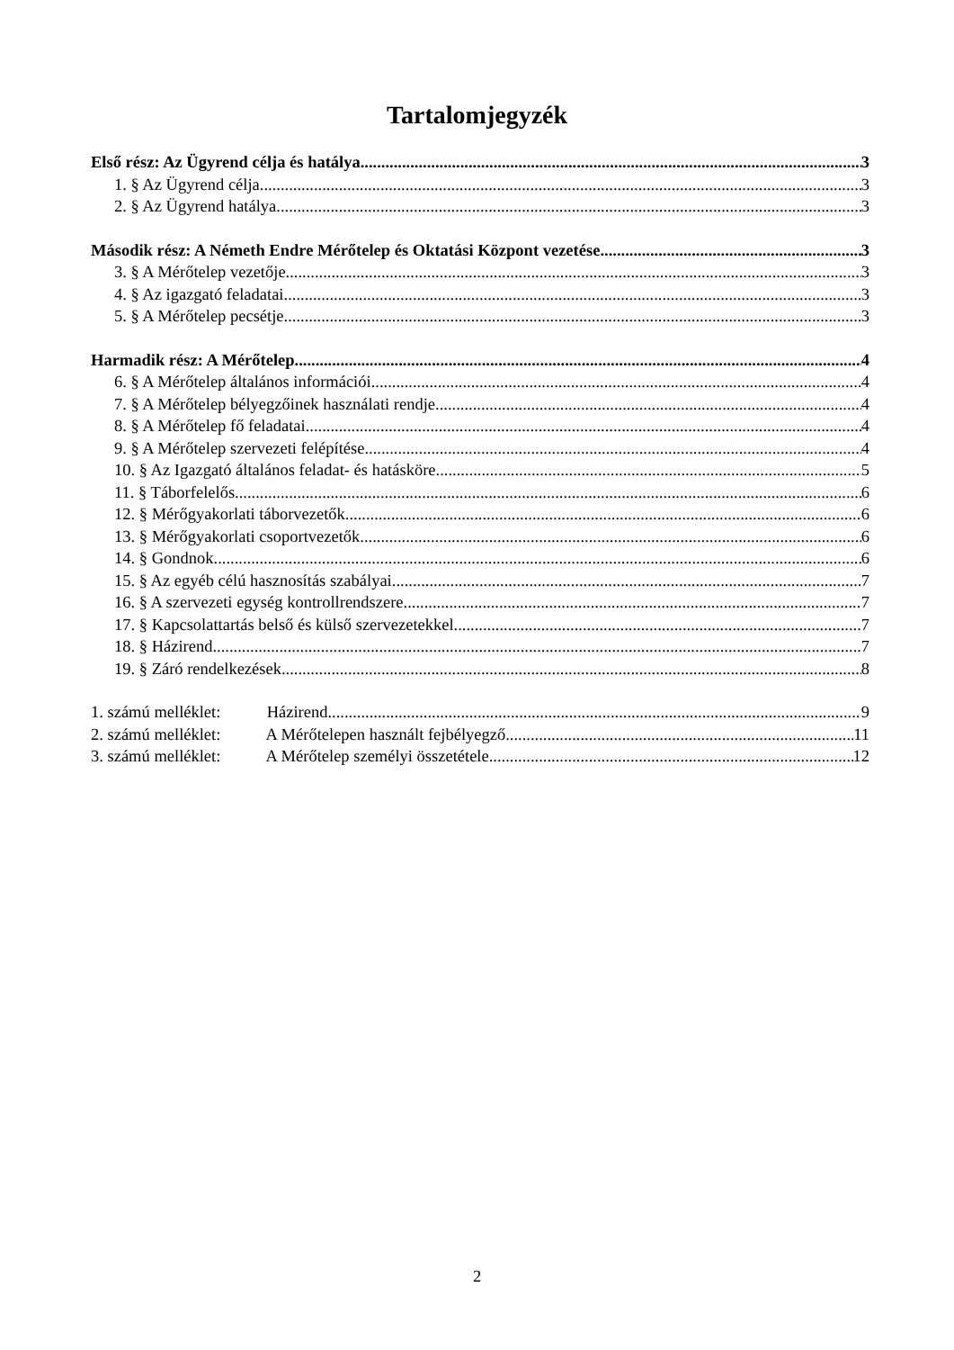Tartalomjegyzék
Első rész: Az Ügyrend célja és hatálya 3
1. § Az Ügyrend célja 3
2. § Az Ügyrend hatálya 3
Második rész: A Németh Endre Mérőtelep és Oktatási Központ vezetése 3
3. § A Mérőtelep vezetője 3
4. § Az igazgató feladatai 3
5. § A Mérőtelep pecsétje 3
Harmadik rész: A Mérőtelep 4
6. § A Mérőtelep általános információi 4
7. § A Mérőtelep bélyegzőinek használati rendje 4
8. § A Mérőtelep fő feladatai 4
9. § A Mérőtelep szervezeti felépítése 4
10. § Az Igazgató általános feladat- és hatásköre 5
11. § Táborfelelős 6
12. § Mérőgyakorlati táborvezetők 6
13. § Mérőgyakorlati csoportvezetők 6
14. § Gondnok 6
15. § Az egyéb célú hasznosítás szabályai 7
16. § A szervezeti egység kontrollrendszere 7
17. § Kapcsolattartás belső és külső szervezetekkel 7
18. § Házirend 7
19. § Záró rendelkezések 8
1. számú melléklet: Házirend 9
2. számú melléklet: A Mérőtelepen használt fejbélyegző 11
3. számú melléklet: A Mérőtelep személyi összetétele 12
2